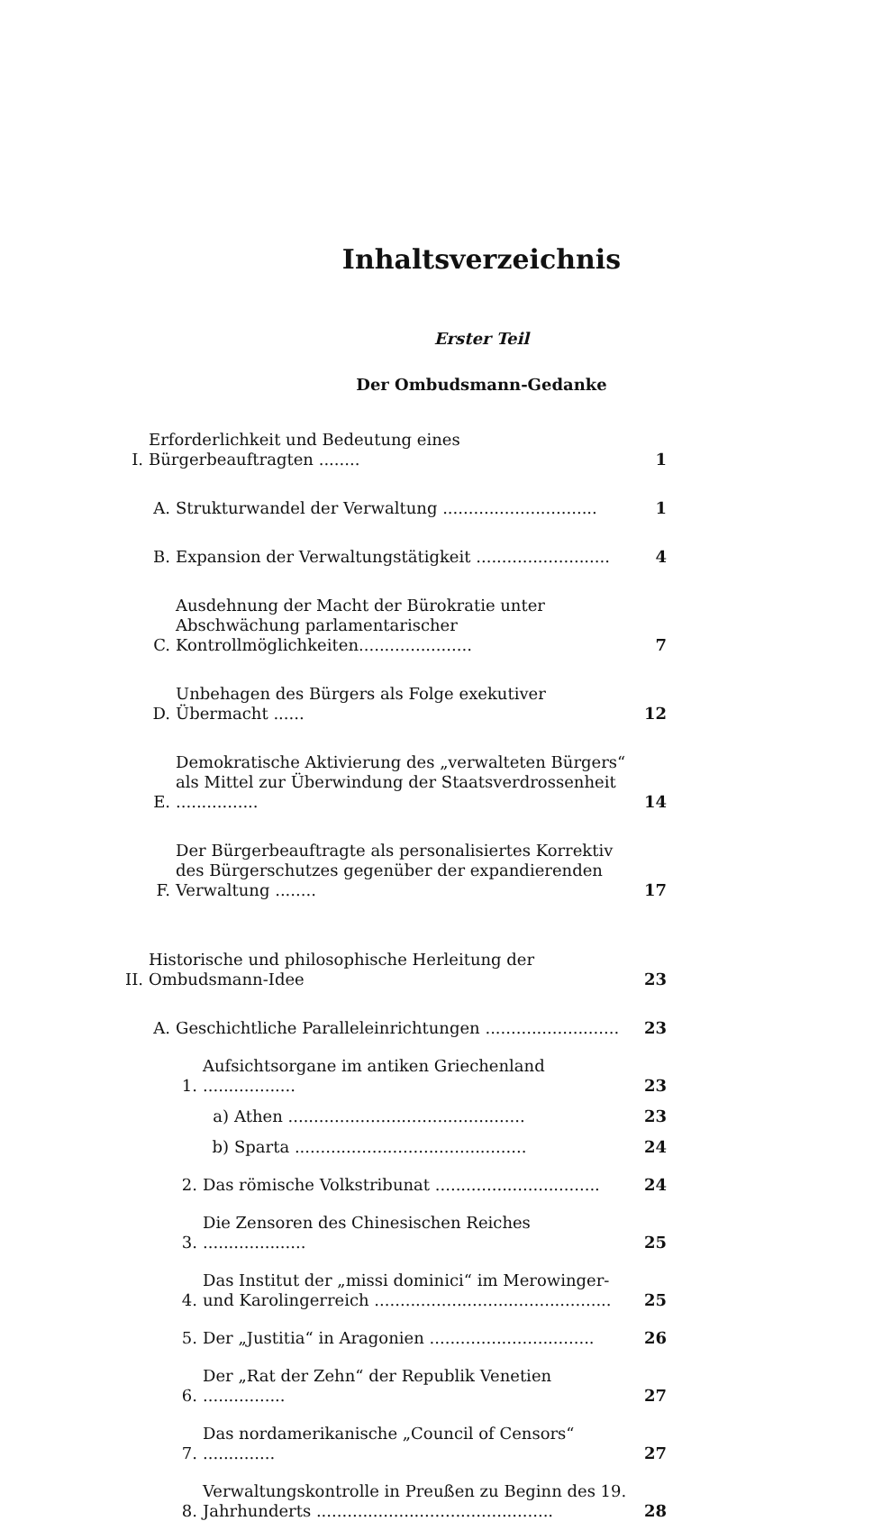Inhaltsverzeichnis
Erster Teil
Der Ombudsmann-Gedanke
I.
Erforderlichkeit und Bedeutung eines Bürgerbeauftragten ........
1
A.
Strukturwandel der Verwaltung ..............................
1
B.
Expansion der Verwaltungstätigkeit ..........................
4
C.
Ausdehnung der Macht der Bürokratie unter Abschwächung parlamentarischer Kontrollmöglichkeiten......................
7
D.
Unbehagen des Bürgers als Folge exekutiver Übermacht ......
12
E.
Demokratische Aktivierung des „verwalteten Bürgers“ als Mittel zur Überwindung der Staatsverdrossenheit ................
14
F.
Der Bürgerbeauftragte als personalisiertes Korrektiv des Bürgerschutzes gegenüber der expandierenden Verwaltung ........
17
II.
Historische und philosophische Herleitung der Ombudsmann-Idee
23
A.
Geschichtliche Paralleleinrichtungen ..........................
23
1.
Aufsichtsorgane im antiken Griechenland ..................
23
a)
Athen ..............................................
23
b)
Sparta .............................................
24
2.
Das römische Volkstribunat ................................
24
3.
Die Zensoren des Chinesischen Reiches ....................
25
4.
Das Institut der „missi dominici“ im Merowinger- und Karolingerreich ..............................................
25
5.
Der „Justitia“ in Aragonien ................................
26
6.
Der „Rat der Zehn“ der Republik Venetien ................
27
7.
Das nordamerikanische „Council of Censors“ ..............
27
8.
Verwaltungskontrolle in Preußen zu Beginn des 19. Jahrhunderts ..............................................
28